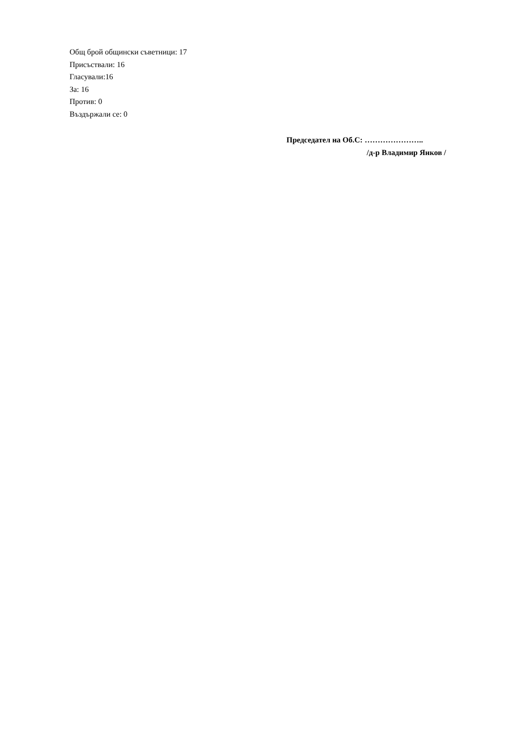Общ брой общински съветници: 17
Присъствали: 16
Гласували:16
За: 16
Против: 0
Въздържали се: 0
Председател на Об.С: …………………..
/д-р Владимир Янков /